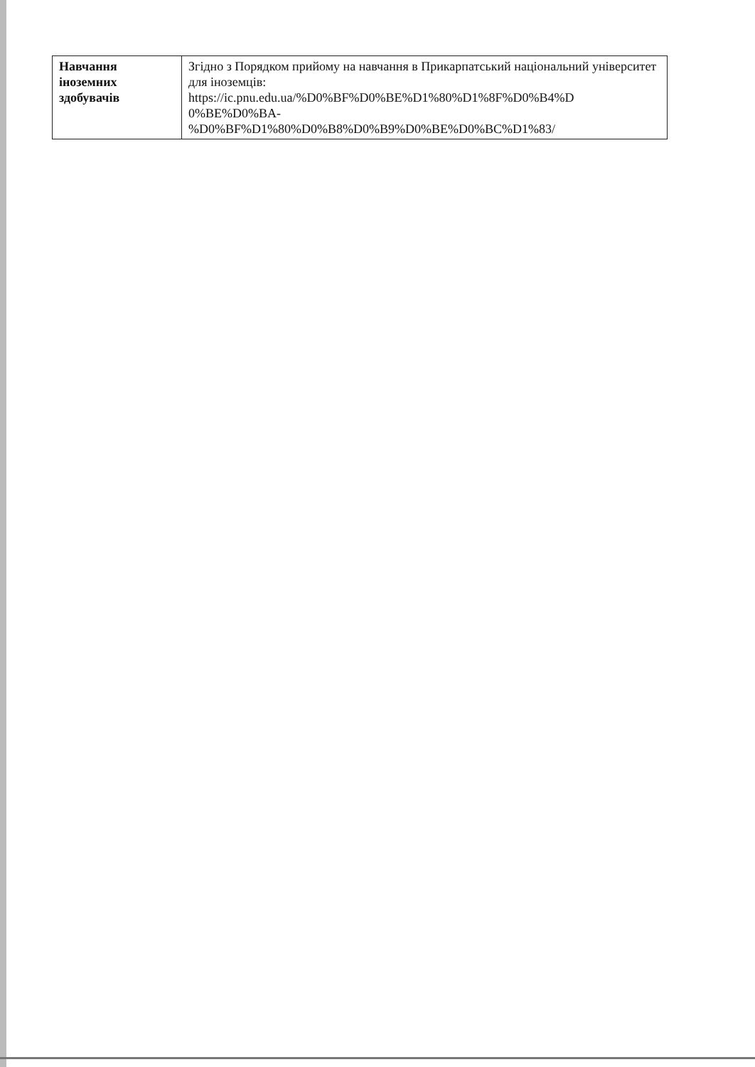| Навчання іноземних здобувачів | Згідно з Порядком прийому на навчання в Прикарпатський національний університет для іноземців: https://ic.pnu.edu.ua/%D0%BF%D0%BE%D1%80%D1%8F%D0%B4%D 0%BE%D0%BA- %D0%BF%D1%80%D0%B8%D0%B9%D0%BE%D0%BC%D1%83/ |